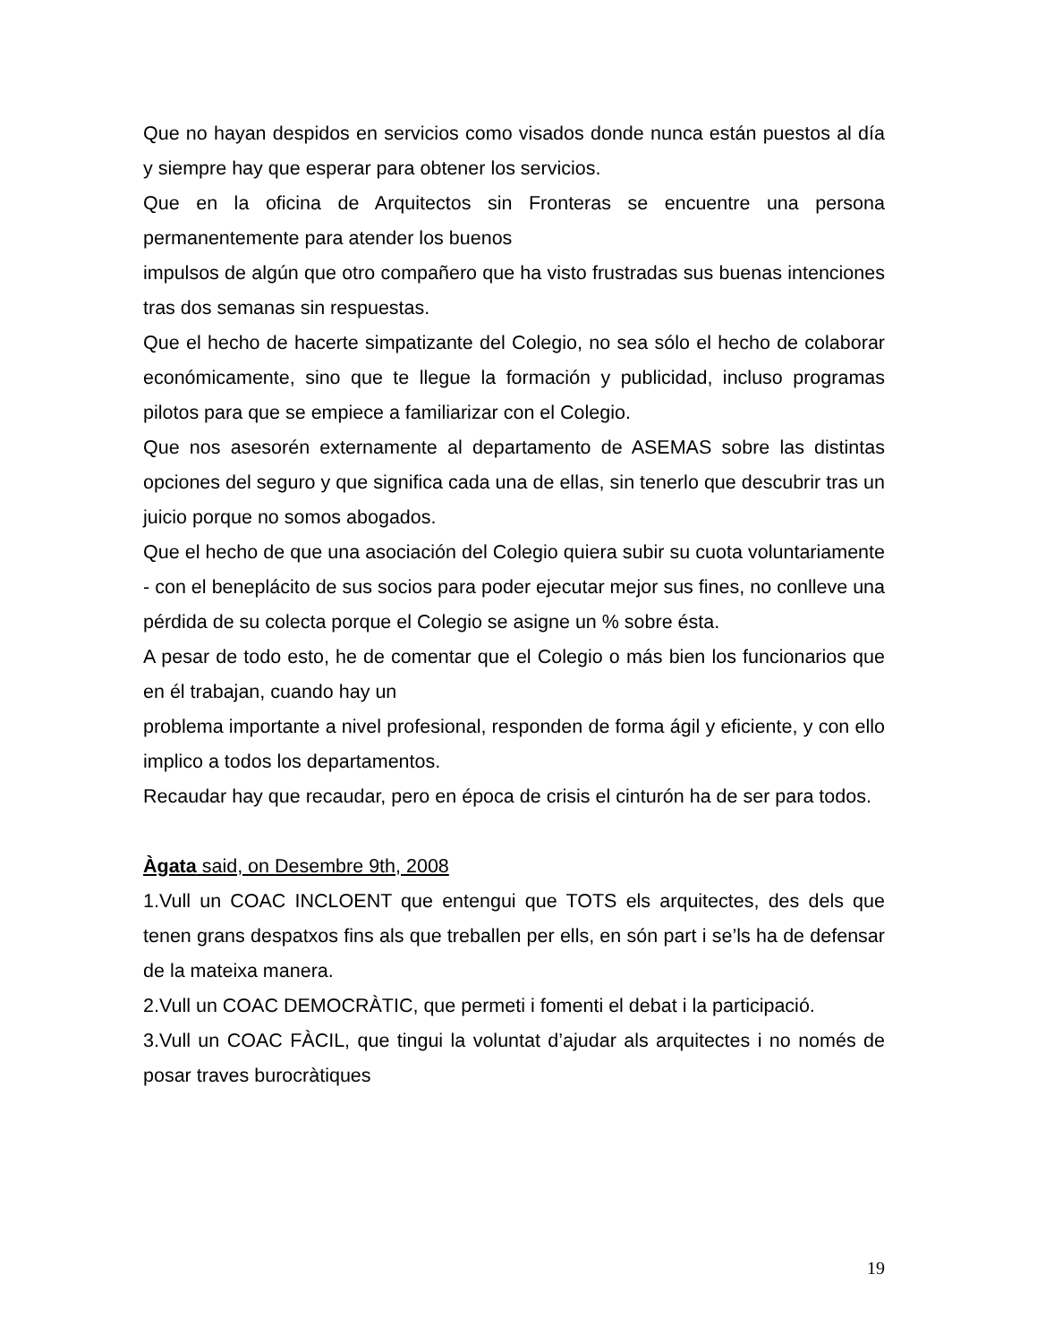Que no hayan despidos en servicios como visados donde nunca están puestos al día y siempre hay que esperar para obtener los servicios.
Que en la oficina de Arquitectos sin Fronteras se encuentre una persona permanentemente para atender los buenos
impulsos de algún que otro compañero que ha visto frustradas sus buenas intenciones tras dos semanas sin respuestas.
Que el hecho de hacerte simpatizante del Colegio, no sea sólo el hecho de colaborar económicamente, sino que te llegue la formación y publicidad, incluso programas pilotos para que se empiece a familiarizar con el Colegio.
Que nos asesorén externamente al departamento de ASEMAS sobre las distintas opciones del seguro y que significa cada una de ellas, sin tenerlo que descubrir tras un juicio porque no somos abogados.
Que el hecho de que una asociación del Colegio quiera subir su cuota voluntariamente - con el beneplácito de sus socios para poder ejecutar mejor sus fines, no conlleve una pérdida de su colecta porque el Colegio se asigne un % sobre ésta.
A pesar de todo esto, he de comentar que el Colegio o más bien los funcionarios que en él trabajan, cuando hay un
problema importante a nivel profesional, responden de forma ágil y eficiente, y con ello implico a todos los departamentos.
Recaudar hay que recaudar, pero en época de crisis el cinturón ha de ser para todos.
Àgata said, on Desembre 9th, 2008
1.Vull un COAC INCLOENT que entengui que TOTS els arquitectes, des dels que tenen grans despatxos fins als que treballen per ells, en són part i se’ls ha de defensar de la mateixa manera.
2.Vull un COAC DEMOCRÀTIC, que permeti i fomenti el debat i la participació.
3.Vull un COAC FÀCIL, que tingui la voluntat d’ajudar als arquitectes i no només de posar traves burocràtiques
19